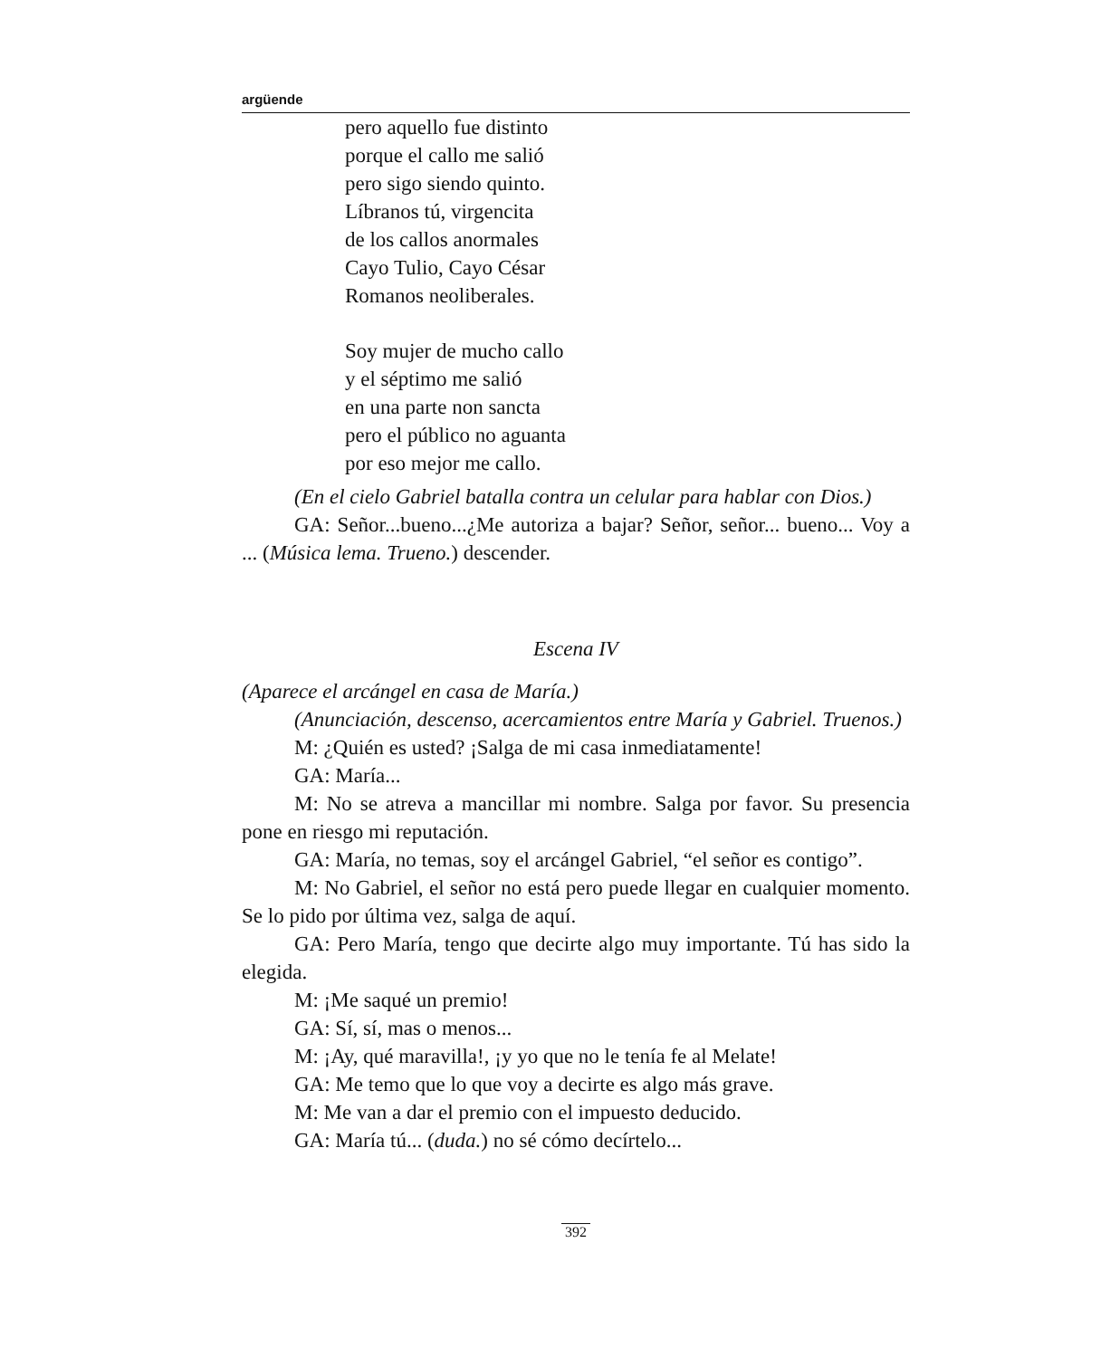argüende
pero aquello fue distinto
porque el callo me salió
pero sigo siendo quinto.
Líbranos tú, virgencita
de los callos anormales
Cayo Tulio, Cayo César
Romanos neoliberales.
Soy mujer de mucho callo
y el séptimo me salió
en una parte non sancta
pero el público no aguanta
por eso mejor me callo.
(En el cielo Gabriel batalla contra un celular para hablar con Dios.)
GA: Señor...bueno...¿Me autoriza a bajar? Señor, señor... bueno... Voy a ... (Música lema. Trueno.) descender.
Escena IV
(Aparece el arcángel en casa de María.)
(Anunciación, descenso, acercamientos entre María y Gabriel. Truenos.)
M: ¿Quién es usted? ¡Salga de mi casa inmediatamente!
GA: María...
M: No se atreva a mancillar mi nombre. Salga por favor. Su presencia pone en riesgo mi reputación.
GA: María, no temas, soy el arcángel Gabriel, “el señor es contigo”.
M: No Gabriel, el señor no está pero puede llegar en cualquier momento. Se lo pido por última vez, salga de aquí.
GA: Pero María, tengo que decirte algo muy importante. Tú has sido la elegida.
M: ¡Me saqué un premio!
GA: Sí, sí, mas o menos...
M: ¡Ay, qué maravilla!, ¡y yo que no le tenía fe al Melate!
GA: Me temo que lo que voy a decirte es algo más grave.
M: Me van a dar el premio con el impuesto deducido.
GA: María tú... (duda.) no sé cómo decírtelo...
392